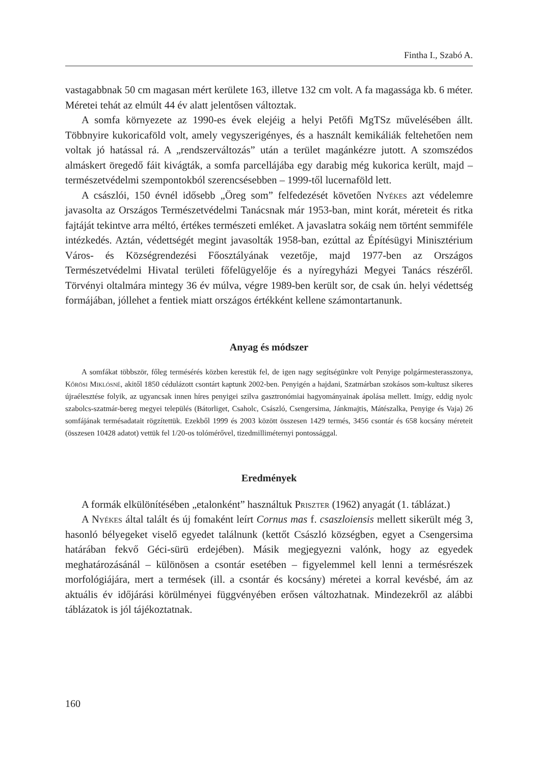Fintha I., Szabó A.
vastagabbnak 50 cm magasan mért kerülete 163, illetve 132 cm volt. A fa magassága kb. 6 méter. Méretei tehát az elmúlt 44 év alatt jelentősen változtak.
A somfa környezete az 1990-es évek elejéig a helyi Petőfi MgTSz művelésében állt. Többnyire kukoricaföld volt, amely vegyszerigényes, és a használt kemikáliák feltehetően nem voltak jó hatással rá. A „rendszerváltozás” után a terület magánkézre jutott. A szomszédos almáskert öregedő fáit kivágták, a somfa parcellájába egy darabig még kukorica került, majd – természetvédelmi szempontokból szerencsésebben – 1999-től lucernaföld lett.
A császlói, 150 évnél idősebb „Öreg som” felfedezését követően Nyékes azt védelemre javasolta az Országos Természetvédelmi Tanácsnak már 1953-ban, mint korát, méreteit és ritka fajtáját tekintve arra méltó, értékes természeti emléket. A javaslatra sokáig nem történt semmiféle intézkedés. Aztán, védettségét megint javasolták 1958-ban, ezúttal az Építésügyi Minisztérium Város- és Községrendezési Főosztályának vezetője, majd 1977-ben az Országos Természetvédelmi Hivatal területi főfelügyelője és a nyíregyházi Megyei Tanács részéről. Törvényi oltalmára mintegy 36 év múlva, végre 1989-ben került sor, de csak ún. helyi védettség formájában, jóllehet a fentiek miatt országos értékként kellene számontartanunk.
Anyag és módszer
A somfákat többször, főleg termésérés közben kerestük fel, de igen nagy segítségünkre volt Penyige polgármesterasszonya, Kőrösi Miklósné, akitől 1850 cédulázott csontárt kaptunk 2002-ben. Penyigén a hajdani, Szatmárban szokásos som-kultusz sikeres újraélesztése folyik, az ugyancsak innen híres penyigei szilva gasztronómiai hagyományainak ápolása mellett. Imígy, eddig nyolc szabolcs-szatmár-bereg megyei település (Bátorliget, Csaholc, Császló, Csengersima, Jánkmajtis, Mátészalka, Penyige és Vaja) 26 somfájának termésadatait rögzítettük. Ezekből 1999 és 2003 között összesen 1429 termés, 3456 csontár és 658 kocsány méreteit (összesen 10428 adatot) vettük fel 1/20-os tolómérővel, tizedmilliméternyi pontossággal.
Eredmények
A formák elkülönítésében „etalonként” használtuk Priszter (1962) anyagát (1. táblázat.)
A Nyékes által talált és új fomaként leírt Cornus mas f. csaszloiensis mellett sikerült még 3, hasonló bélyegeket viselő egyedet találnunk (kettőt Császló községben, egyet a Csengersima határában fekvő Géci-sürü erdejében). Másik megjegyezni valónk, hogy az egyedek meghatározásánál – különösen a csontár esetében – figyelemmel kell lenni a termésrészek morfológiájára, mert a termések (ill. a csontár és kocsány) méretei a korral kevésbé, ám az aktuális év időjárási körülményei függvényében erősen változhatnak. Mindezekről az alábbi táblázatok is jól tájékoztatnak.
160